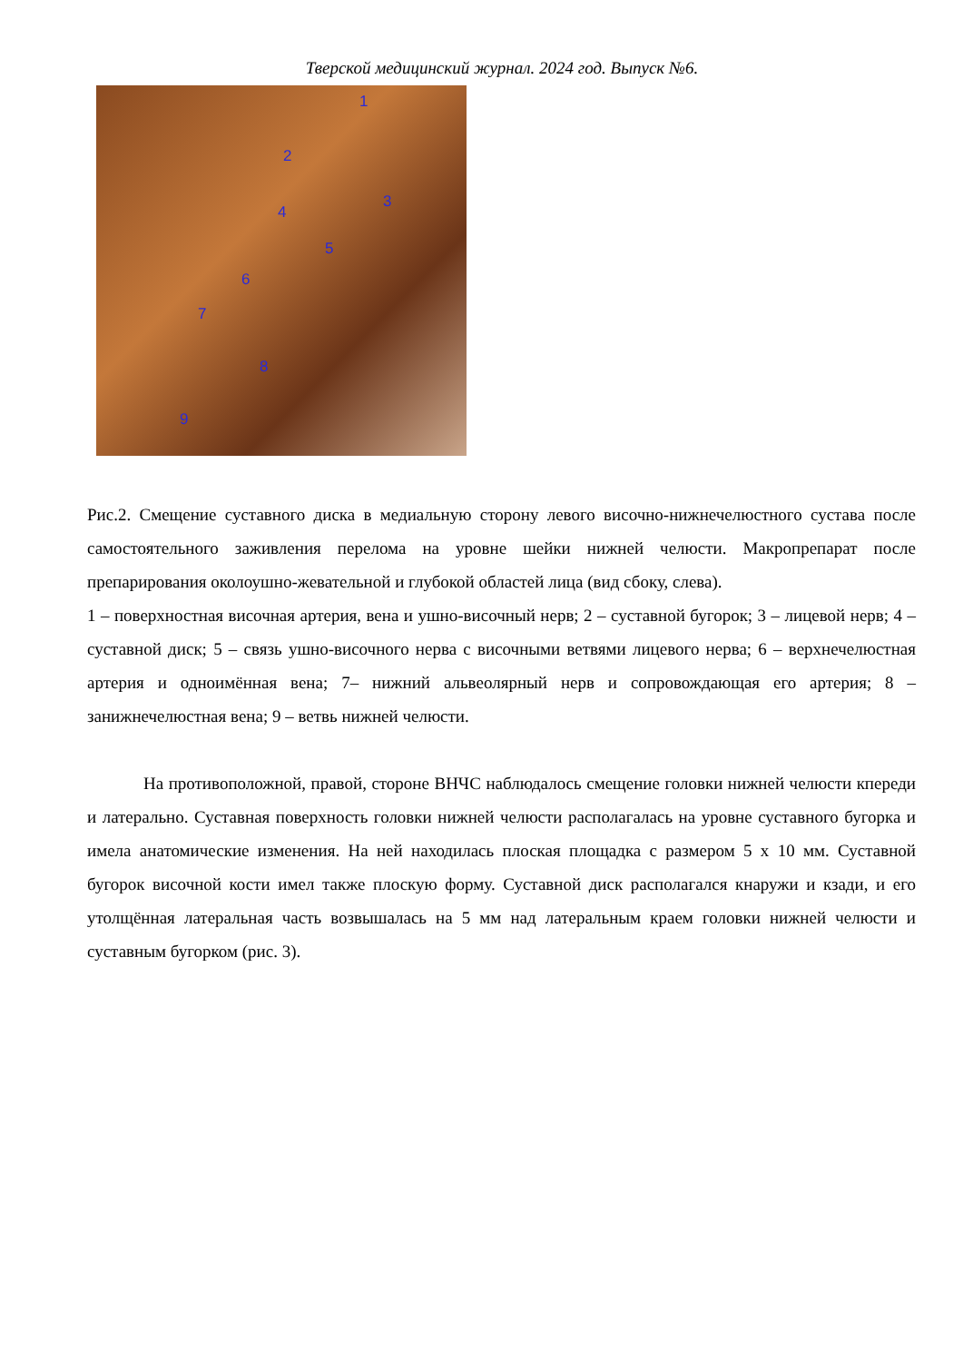Тверской медицинский журнал. 2024 год. Выпуск №6.
1
2
3
4
5
6
7
8
9
Рис.2. Смещение суставного диска в медиальную сторону левого височно-нижнечелюстного сустава после самостоятельного заживления перелома на уровне шейки нижней челюсти. Макропрепарат после препарирования околоушно-жевательной и глубокой областей лица (вид сбоку, слева).
1 – поверхностная височная артерия, вена и ушно-височный нерв; 2 – суставной бугорок; 3 – лицевой нерв; 4 – суставной диск; 5 – связь ушно-височного нерва с височными ветвями лицевого нерва; 6 – верхнечелюстная артерия и одноимённая вена; 7– нижний альвеолярный нерв и сопровождающая его артерия; 8 – занижнечелюстная вена; 9 – ветвь нижней челюсти.
На противоположной, правой, стороне ВНЧС наблюдалось смещение головки нижней челюсти кпереди и латерально. Суставная поверхность головки нижней челюсти располагалась на уровне суставного бугорка и имела анатомические изменения. На ней находилась плоская площадка с размером 5 х 10 мм. Суставной бугорок височной кости имел также плоскую форму. Суставной диск располагался кнаружи и кзади, и его утолщённая латеральная часть возвышалась на 5 мм над латеральным краем головки нижней челюсти и суставным бугорком (рис. 3).